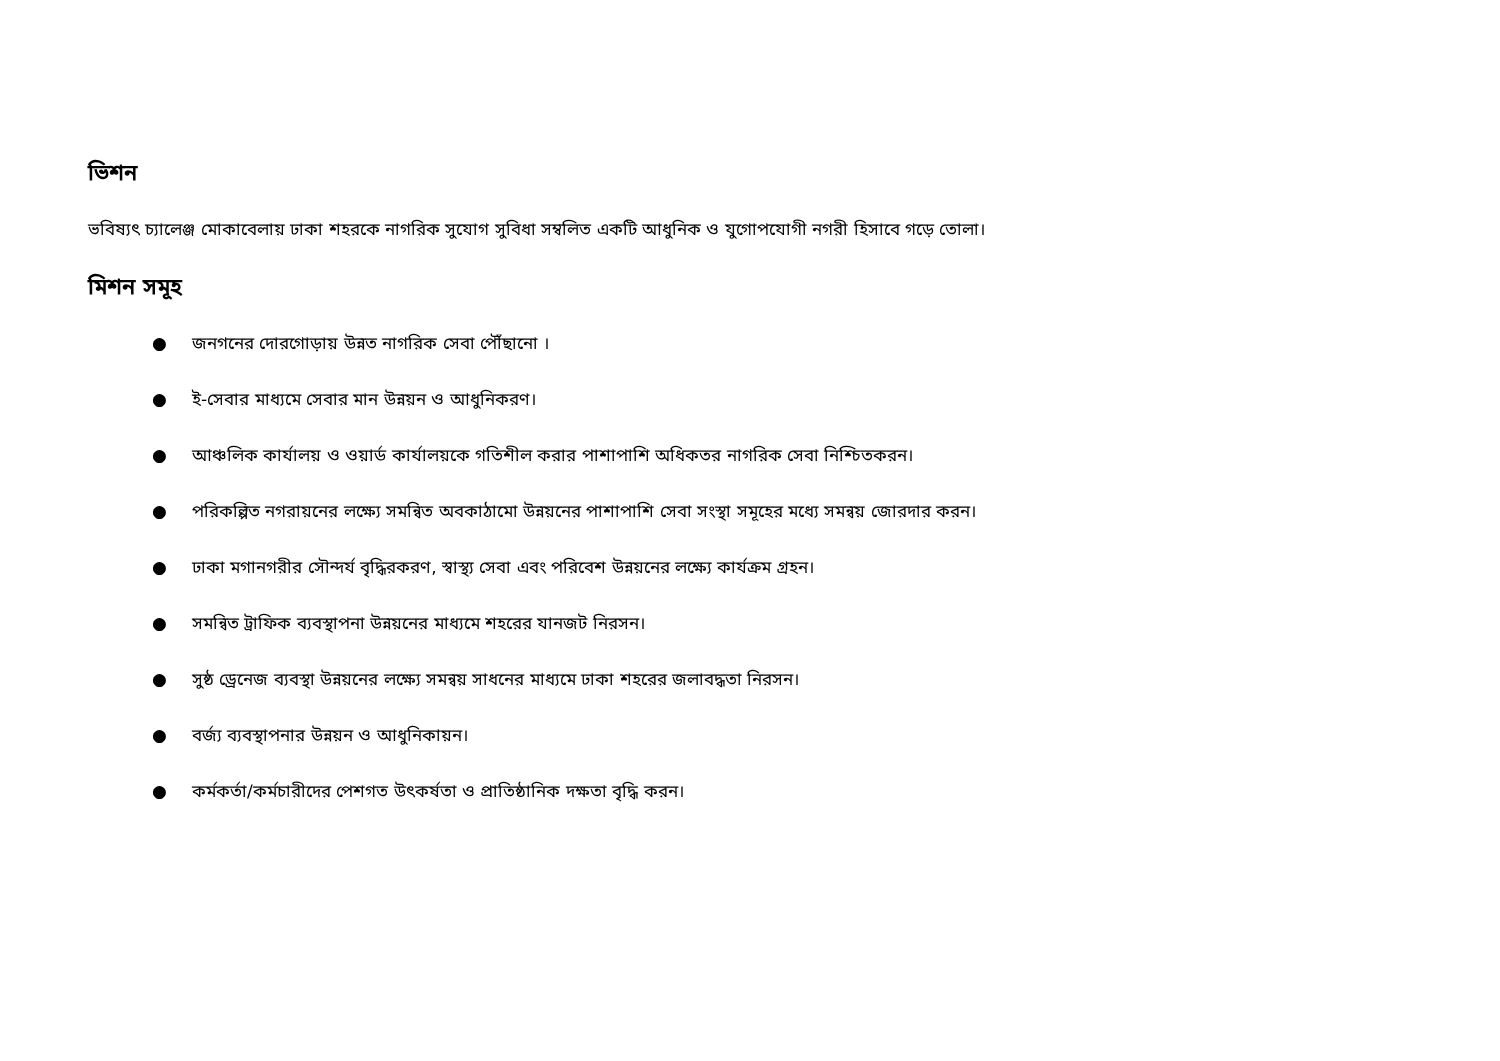ভিশন
ভবিষ্যৎ চ্যালেঞ্জ মোকাবেলায় ঢাকা শহরকে নাগরিক সুযোগ সুবিধা সম্বলিত একটি আধুনিক ও যুগোপযোগী নগরী হিসাবে গড়ে তোলা।
মিশন সমূহ
● জনগনের দোরগোড়ায় উন্নত নাগরিক সেবা পৌঁছানো ।
● ই-সেবার মাধ্যমে সেবার মান উন্নয়ন ও আধুনিকরণ।
● আঞ্চলিক কার্যালয় ও ওয়ার্ড কার্যালয়কে গতিশীল করার পাশাপাশি অধিকতর নাগরিক সেবা নিশ্চিতকরন।
● পরিকল্পিত নগরায়নের লক্ষ্যে সমন্বিত অবকাঠামো উন্নয়নের পাশাপাশি সেবা সংস্থা সমূহের মধ্যে সমন্বয় জোরদার করন।
● ঢাকা মগানগরীর সৌন্দর্য বৃদ্ধিরকরণ, স্বাস্থ্য সেবা এবং পরিবেশ উন্নয়নের লক্ষ্যে কার্যক্রম গ্রহন।
● সমন্বিত ট্রাফিক ব্যবস্থাপনা উন্নয়নের মাধ্যমে শহরের যানজট নিরসন।
● সুষ্ঠ ড্রেনেজ ব্যবস্থা উন্নয়নের লক্ষ্যে সমন্বয় সাধনের মাধ্যমে ঢাকা শহরের জলাবদ্ধতা নিরসন।
● বর্জ্য ব্যবস্থাপনার উন্নয়ন ও আধুনিকায়ন।
● কর্মকর্তা/কর্মচারীদের পেশগত উৎকর্ষতা ও প্রাতিষ্ঠানিক দক্ষতা বৃদ্ধি করন।